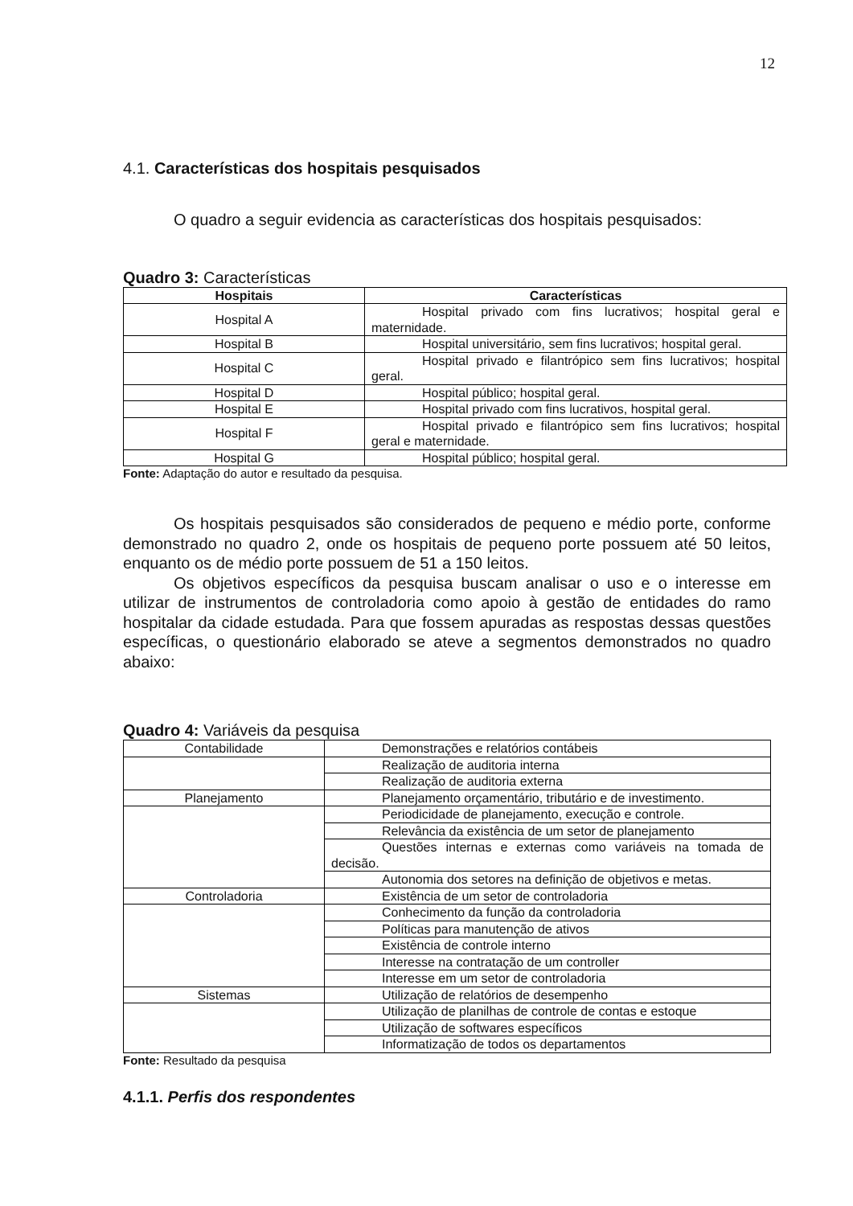12
4.1. Características dos hospitais pesquisados
O quadro a seguir evidencia as características dos hospitais pesquisados:
Quadro 3: Características
| Hospitais | Características |
| --- | --- |
| Hospital A | Hospital privado com fins lucrativos; hospital geral e maternidade. |
| Hospital B | Hospital universitário, sem fins lucrativos; hospital geral. |
| Hospital C | Hospital privado e filantrópico sem fins lucrativos; hospital geral. |
| Hospital D | Hospital público; hospital geral. |
| Hospital E | Hospital privado com fins lucrativos, hospital geral. |
| Hospital F | Hospital privado e filantrópico sem fins lucrativos; hospital geral e maternidade. |
| Hospital G | Hospital público; hospital geral. |
Fonte: Adaptação do autor e resultado da pesquisa.
Os hospitais pesquisados são considerados de pequeno e médio porte, conforme demonstrado no quadro 2, onde os hospitais de pequeno porte possuem até 50 leitos, enquanto os de médio porte possuem de 51 a 150 leitos.
Os objetivos específicos da pesquisa buscam analisar o uso e o interesse em utilizar de instrumentos de controladoria como apoio à gestão de entidades do ramo hospitalar da cidade estudada. Para que fossem apuradas as respostas dessas questões específicas, o questionário elaborado se ateve a segmentos demonstrados no quadro abaixo:
Quadro 4: Variáveis da pesquisa
| Contabilidade | Demonstrações e relatórios contábeis |
| | Realização de auditoria interna |
| | Realização de auditoria externa |
| Planejamento | Planejamento orçamentário, tributário e de investimento. |
| | Periodicidade de planejamento, execução e controle. |
| | Relevância da existência de um setor de planejamento |
| | Questões internas e externas como variáveis na tomada de decisão. |
| | Autonomia dos setores na definição de objetivos e metas. |
| Controladoria | Existência de um setor de controladoria |
| | Conhecimento da função da controladoria |
| | Políticas para manutenção de ativos |
| | Existência de controle interno |
| | Interesse na contratação de um controller |
| | Interesse em um setor de controladoria |
| Sistemas | Utilização de relatórios de desempenho |
| | Utilização de planilhas de controle de contas e estoque |
| | Utilização de softwares específicos |
| | Informatização de todos os departamentos |
Fonte: Resultado da pesquisa
4.1.1. Perfis dos respondentes